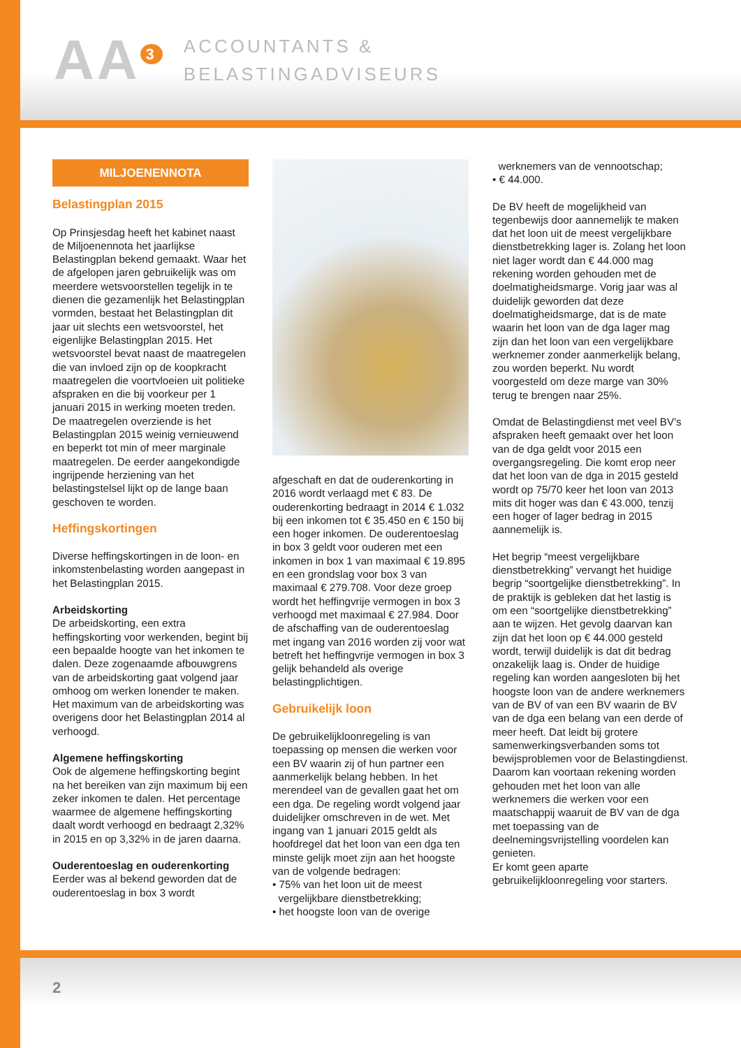AA<sup>3</sup>
ACCOUNTANTS &
BELASTINGADVISEURS
MILJOENENNOTA
Belastingplan 2015
Op Prinsjesdag heeft het kabinet naast de Miljoenennota het jaarlijkse Belastingplan bekend gemaakt. Waar het de afgelopen jaren gebruikelijk was om meerdere wetsvoorstellen tegelijk in te dienen die gezamenlijk het Belastingplan vormden, bestaat het Belastingplan dit jaar uit slechts een wetsvoorstel, het eigenlijke Belastingplan 2015. Het wetsvoorstel bevat naast de maatregelen die van invloed zijn op de koopkracht maatregelen die voortvloeien uit politieke afspraken en die bij voorkeur per 1 januari 2015 in werking moeten treden. De maatregelen overziende is het Belastingplan 2015 weinig vernieuwend en beperkt tot min of meer marginale maatregelen. De eerder aangekondigde ingrijpende herziening van het belastingstelsel lijkt op de lange baan geschoven te worden.
Heffingskortingen
Diverse heffingskortingen in de loon- en inkomstenbelasting worden aangepast in het Belastingplan 2015.
Arbeidskorting
De arbeidskorting, een extra heffingskorting voor werkenden, begint bij een bepaalde hoogte van het inkomen te dalen. Deze zogenaamde afbouwgrens van de arbeidskorting gaat volgend jaar omhoog om werken lonender te maken. Het maximum van de arbeidskorting was overigens door het Belastingplan 2014 al verhoogd.
Algemene heffingskorting
Ook de algemene heffingskorting begint na het bereiken van zijn maximum bij een zeker inkomen te dalen. Het percentage waarmee de algemene heffingskorting daalt wordt verhoogd en bedraagt 2,32% in 2015 en op 3,32% in de jaren daarna.
Ouderentoeslag en ouderenkorting
Eerder was al bekend geworden dat de ouderentoeslag in box 3 wordt
afgeschaft en dat de ouderenkorting in 2016 wordt verlaagd met € 83. De ouderenkorting bedraagt in 2014 € 1.032 bij een inkomen tot € 35.450 en € 150 bij een hoger inkomen. De ouderentoeslag in box 3 geldt voor ouderen met een inkomen in box 1 van maximaal € 19.895 en een grondslag voor box 3 van maximaal € 279.708. Voor deze groep wordt het heffingvrije vermogen in box 3 verhoogd met maximaal € 27.984. Door de afschaffing van de ouderentoeslag met ingang van 2016 worden zij voor wat betreft het heffingvrije vermogen in box 3 gelijk behandeld als overige belastingplichtigen.
Gebruikelijk loon
De gebruikelijkloonregeling is van toepassing op mensen die werken voor een BV waarin zij of hun partner een aanmerkelijk belang hebben. In het merendeel van de gevallen gaat het om een dga. De regeling wordt volgend jaar duidelijker omschreven in de wet. Met ingang van 1 januari 2015 geldt als hoofdregel dat het loon van een dga ten minste gelijk moet zijn aan het hoogste van de volgende bedragen:
• 75% van het loon uit de meest
vergelijkbare dienstbetrekking;
• het hoogste loon van de overige
werknemers van de vennootschap;
• € 44.000.
De BV heeft de mogelijkheid van tegenbewijs door aannemelijk te maken dat het loon uit de meest vergelijkbare dienstbetrekking lager is. Zolang het loon niet lager wordt dan € 44.000 mag rekening worden gehouden met de doelmatigheidsmarge. Vorig jaar was al duidelijk geworden dat deze doelmatigheidsmarge, dat is de mate waarin het loon van de dga lager mag zijn dan het loon van een vergelijkbare werknemer zonder aanmerkelijk belang, zou worden beperkt. Nu wordt voorgesteld om deze marge van 30% terug te brengen naar 25%.
Omdat de Belastingdienst met veel BV’s afspraken heeft gemaakt over het loon van de dga geldt voor 2015 een overgangsregeling. Die komt erop neer dat het loon van de dga in 2015 gesteld wordt op 75/70 keer het loon van 2013 mits dit hoger was dan € 43.000, tenzij een hoger of lager bedrag in 2015 aannemelijk is.
Het begrip “meest vergelijkbare dienstbetrekking” vervangt het huidige begrip “soortgelijke dienstbetrekking”. In de praktijk is gebleken dat het lastig is om een “soortgelijke dienstbetrekking” aan te wijzen. Het gevolg daarvan kan zijn dat het loon op € 44.000 gesteld wordt, terwijl duidelijk is dat dit bedrag onzakelijk laag is. Onder de huidige regeling kan worden aangesloten bij het hoogste loon van de andere werknemers van de BV of van een BV waarin de BV van de dga een belang van een derde of meer heeft. Dat leidt bij grotere samenwerkingsverbanden soms tot bewijsproblemen voor de Belastingdienst. Daarom kan voortaan rekening worden gehouden met het loon van alle werknemers die werken voor een maatschappij waaruit de BV van de dga met toepassing van de deelnemingsvrijstelling voordelen kan genieten.
Er komt geen aparte gebruikelijkloonregeling voor starters.
2